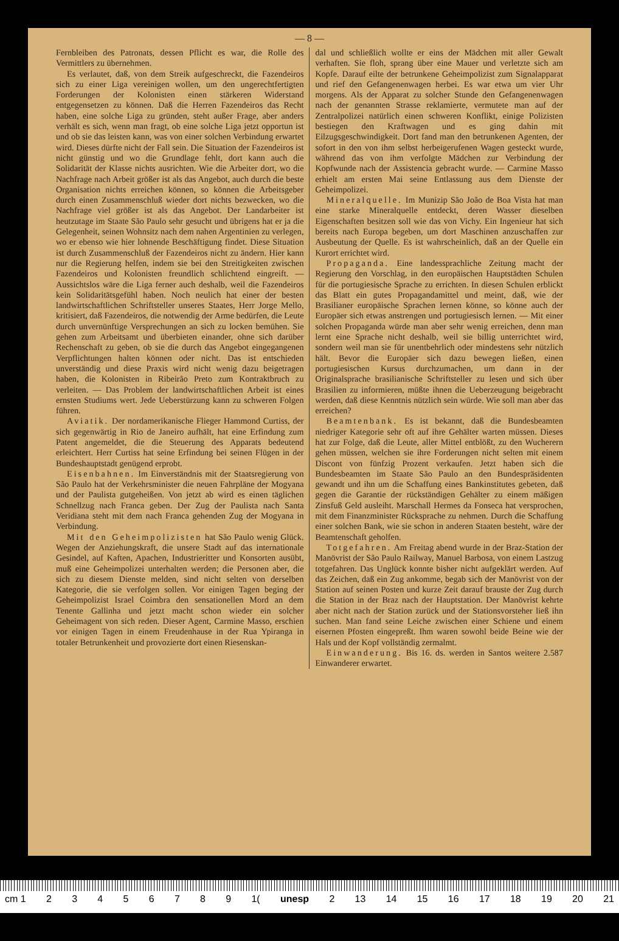— 8 —
Fernbleiben des Patronats, dessen Pflicht es war, die Rolle des Vermittlers zu übernehmen.
Es verlautet, daß, von dem Streik aufgeschreckt, die Fazendeiros sich zu einer Liga vereinigen wollen, um den ungerechtfertigten Forderungen der Kolonisten einen stärkeren Widerstand entgegensetzen zu können. Daß die Herren Fazendeiros das Recht haben, eine solche Liga zu gründen, steht außer Frage, aber anders verhält es sich, wenn man fragt, ob eine solche Liga jetzt opportun ist und ob sie das leisten kann, was von einer solchen Verbindung erwartet wird. Dieses dürfte nicht der Fall sein. Die Situation der Fazendeiros ist nicht günstig und wo die Grundlage fehlt, dort kann auch die Solidarität der Klasse nichts ausrichten. Wie die Arbeiter dort, wo die Nachfrage nach Arbeit größer ist als das Angebot, auch durch die beste Organisation nichts erreichen können, so können die Arbeitsgeber durch einen Zusammenschluß wieder dort nichts bezwecken, wo die Nachfrage viel größer ist als das Angebot. Der Landarbeiter ist heutzutage im Staate São Paulo sehr gesucht und übrigens hat er ja die Gelegenheit, seinen Wohnsitz nach dem nahen Argentinien zu verlegen, wo er ebenso wie hier lohnende Beschäftigung findet. Diese Situation ist durch Zusammenschluß der Fazendeiros nicht zu ändern. Hier kann nur die Regierung helfen, indem sie bei den Streitigkeiten zwischen Fazendeiros und Kolonisten freundlich schlichtend eingreift. — Aussichtslos wäre die Liga ferner auch deshalb, weil die Fazendeiros kein Solidaritätsgefühl haben. Noch neulich hat einer der besten landwirtschaftlichen Schriftsteller unseres Staates, Herr Jorge Mello, kritisiert, daß Fazendeiros, die notwendig der Arme bedürfen, die Leute durch unvernünftige Versprechungen an sich zu locken bemühen. Sie gehen zum Arbeitsamt und überbieten einander, ohne sich darüber Rechenschaft zu geben, ob sie die durch das Angebot eingegangenen Verpflichtungen halten können oder nicht. Das ist entschieden unverständig und diese Praxis wird nicht wenig dazu beigetragen haben, die Kolonisten in Ribeirão Preto zum Kontraktbruch zu verleiten. — Das Problem der landwirtschaftlichen Arbeit ist eines ernsten Studiums wert. Jede Ueberstürzung kann zu schweren Folgen führen.
Aviatik. Der nordamerikanische Flieger Hammond Curtiss, der sich gegenwärtig in Rio de Janeiro aufhält, hat eine Erfindung zum Patent angemeldet, die die Steuerung des Apparats bedeutend erleichtert. Herr Curtiss hat seine Erfindung bei seinen Flügen in der Bundeshauptstadt genügend erprobt.
Eisenbahnen. Im Einverständnis mit der Staatsregierung von São Paulo hat der Verkehrsminister die neuen Fahrpläne der Mogyana und der Paulista gutgeheißen. Von jetzt ab wird es einen täglichen Schnellzug nach Franca geben. Der Zug der Paulista nach Santa Veridiana steht mit dem nach Franca gehenden Zug der Mogyana in Verbindung.
Mit den Geheimpolizisten hat São Paulo wenig Glück. Wegen der Anziehungskraft, die unsere Stadt auf das internationale Gesindel, auf Kaften, Apachen, Industrieritter und Konsorten ausübt, muß eine Geheimpolizei unterhalten werden; die Personen aber, die sich zu diesem Dienste melden, sind nicht selten von derselben Kategorie, die sie verfolgen sollen. Vor einigen Tagen beging der Geheimpolizist Israel Coimbra den sensationellen Mord an dem Tenente Gallinha und jetzt macht schon wieder ein solcher Geheimagent von sich reden. Dieser Agent, Carmine Masso, erschien vor einigen Tagen in einem Freudenhause in der Rua Ypiranga in totaler Betrunkenheit und provozierte dort einen Riesenskan-
dal und schließlich wollte er eins der Mädchen mit aller Gewalt verhaften. Sie floh, sprang über eine Mauer und verletzte sich am Kopfe. Darauf eilte der betrunkene Geheimpolizist zum Signalapparat und rief den Gefangenenwagen herbei. Es war etwa um vier Uhr morgens. Als der Apparat zu solcher Stunde den Gefangenenwagen nach der genannten Strasse reklamierte, vermutete man auf der Zentralpolizei natürlich einen schweren Konflikt, einige Polizisten bestiegen den Kraftwagen und es ging dahin mit Eilzugsgeschwindigkeit. Dort fand man den betrunkenen Agenten, der sofort in den von ihm selbst herbeigerufenen Wagen gesteckt wurde, während das von ihm verfolgte Mädchen zur Verbindung der Kopfwunde nach der Assistencia gebracht wurde. — Carmine Masso erhielt am ersten Mai seine Entlassung aus dem Dienste der Geheimpolizei.
Mineralquelle. Im Munizip São João de Boa Vista hat man eine starke Mineralquelle entdeckt, deren Wasser dieselben Eigenschaften besitzen soll wie das von Vichy. Ein Ingenieur hat sich bereits nach Europa begeben, um dort Maschinen anzuschaffen zur Ausbeutung der Quelle. Es ist wahrscheinlich, daß an der Quelle ein Kurort errichtet wird.
Propaganda. Eine landessprachliche Zeitung macht der Regierung den Vorschlag, in den europäischen Hauptstädten Schulen für die portugiesische Sprache zu errichten. In diesen Schulen erblickt das Blatt ein gutes Propagandamittel und meint, daß, wie der Brasilianer europäische Sprachen lernen könne, so könne auch der Europäer sich etwas anstrengen und portugiesisch lernen. — Mit einer solchen Propaganda würde man aber sehr wenig erreichen, denn man lernt eine Sprache nicht deshalb, weil sie billig unterrichtet wird, sondern weil man sie für unentbehrlich oder mindestens sehr nützlich hält. Bevor die Europäer sich dazu bewegen ließen, einen portugiesischen Kursus durchzumachen, um dann in der Originalsprache brasilianische Schriftsteller zu lesen und sich über Brasilien zu informieren, müßte ihnen die Ueberzeugung beigebracht werden, daß diese Kenntnis nützlich sein würde. Wie soll man aber das erreichen?
Beamtenbank. Es ist bekannt, daß die Bundesbeamten niedriger Kategorie sehr oft auf ihre Gehälter warten müssen. Dieses hat zur Folge, daß die Leute, aller Mittel entblößt, zu den Wucherern gehen müssen, welchen sie ihre Forderungen nicht selten mit einem Discont von fünfzig Prozent verkaufen. Jetzt haben sich die Bundesbeamten im Staate São Paulo an den Bundespräsidenten gewandt und ihn um die Schaffung eines Bankinstitutes gebeten, daß gegen die Garantie der rückständigen Gehälter zu einem mäßigen Zinsfuß Geld ausleiht. Marschall Hermes da Fonseca hat versprochen, mit dem Finanzminister Rücksprache zu nehmen. Durch die Schaffung einer solchen Bank, wie sie schon in anderen Staaten besteht, wäre der Beamtenschaft geholfen.
Totgefahren. Am Freitag abend wurde in der Braz-Station der Manövrist der São Paulo Railway, Manuel Barbosa, von einem Lastzug totgefahren. Das Unglück konnte bisher nicht aufgeklärt werden. Auf das Zeichen, daß ein Zug ankomme, begab sich der Manövrist von der Station auf seinen Posten und kurze Zeit darauf brauste der Zug durch die Station in der Braz nach der Hauptstation. Der Manövrist kehrte aber nicht nach der Station zurück und der Stationsvorsteher ließ ihn suchen. Man fand seine Leiche zwischen einer Schiene und einem eisernen Pfosten eingepreßt. Ihm waren sowohl beide Beine wie der Hals und der Kopf vollständig zermalmt.
Einwanderung. Bis 16. ds. werden in Santos weitere 2.587 Einwanderer erwartet.
cm 1 23456789 1(unesp 2 13 14 15 16 17 18 19 20 21